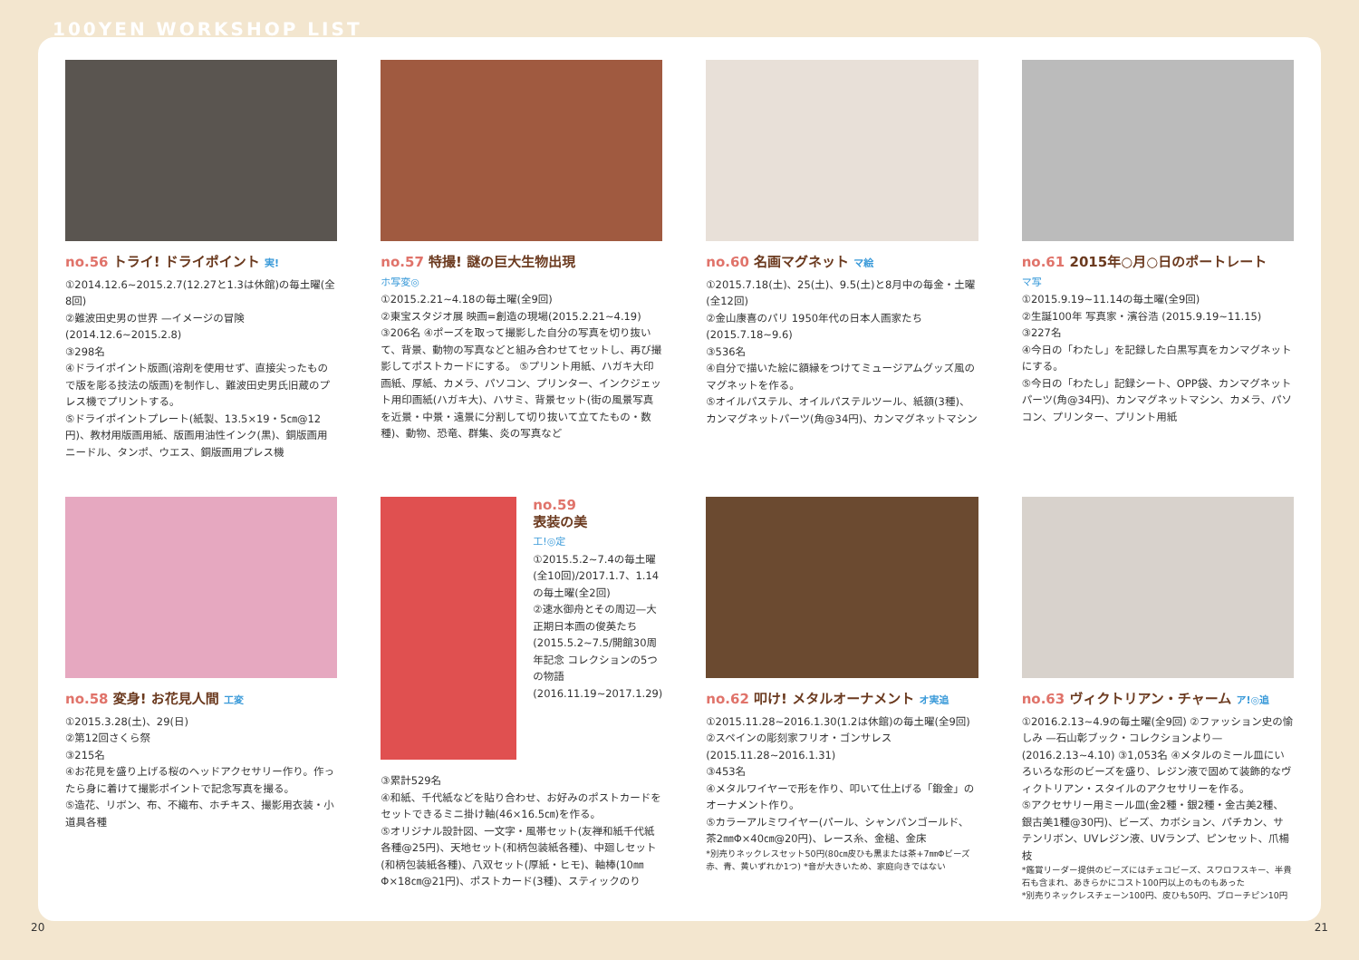100YEN WORKSHOP LIST
no.56 トライ! ドライポイント 実!
①2014.12.6~2015.2.7(12.27と1.3は休館)の毎土曜(全8回)
②難波田史男の世界 —イメージの冒険(2014.12.6~2015.2.8)
③298名
④ドライポイント版画(溶剤を使用せず、直接尖ったもので版を彫る技法の版画)を制作し、難波田史男氏旧蔵のプレス機でプリントする。
⑤ドライポイントプレート(紙製、13.5×19・5㎝@12円)、教材用版画用紙、版画用油性インク(黒)、銅版画用ニードル、タンポ、ウエス、銅版画用プレス機
no.57 特撮! 謎の巨大生物出現
ホ写変◎
①2015.2.21~4.18の毎土曜(全9回)
②東宝スタジオ展 映画=創造の現場(2015.2.21~4.19)
③206名 ④ポーズを取って撮影した自分の写真を切り抜いて、背景、動物の写真などと組み合わせてセットし、再び撮影してポストカードにする。 ⑤プリント用紙、ハガキ大印画紙、厚紙、カメラ、パソコン、プリンター、インクジェット用印画紙(ハガキ大)、ハサミ、背景セット(街の風景写真を近景・中景・遠景に分割して切り抜いて立てたもの・数種)、動物、恐竜、群集、炎の写真など
no.60 名画マグネット マ絵
①2015.7.18(土)、25(土)、9.5(土)と8月中の毎金・土曜(全12回)
②金山康喜のパリ 1950年代の日本人画家たち(2015.7.18~9.6)
③536名
④自分で描いた絵に額縁をつけてミュージアムグッズ風のマグネットを作る。
⑤オイルパステル、オイルパステルツール、紙額(3種)、カンマグネットパーツ(角@34円)、カンマグネットマシン
no.61 2015年○月○日のポートレート
マ写
①2015.9.19~11.14の毎土曜(全9回)
②生誕100年 写真家・濱谷浩 (2015.9.19~11.15)
③227名
④今日の「わたし」を記録した白黒写真をカンマグネットにする。
⑤今日の「わたし」記録シート、OPP袋、カンマグネットパーツ(角@34円)、カンマグネットマシン、カメラ、パソコン、プリンター、プリント用紙
no.58 変身! お花見人間 工変
①2015.3.28(土)、29(日)
②第12回さくら祭
③215名
④お花見を盛り上げる桜のヘッドアクセサリー作り。作ったら身に着けて撮影ポイントで記念写真を撮る。
⑤造花、リボン、布、不織布、ホチキス、撮影用衣装・小道具各種
no.59
表装の美
工!◎定
①2015.5.2~7.4の毎土曜(全10回)/2017.1.7、1.14の毎土曜(全2回)
②速水御舟とその周辺—大正期日本画の俊英たち(2015.5.2~7.5/開館30周年記念 コレクションの5つの物語(2016.11.19~2017.1.29)
③累計529名
④和紙、千代紙などを貼り合わせ、お好みのポストカードをセットできるミニ掛け軸(46×16.5㎝)を作る。
⑤オリジナル設計図、一文字・風帯セット(友禅和紙千代紙各種@25円)、天地セット(和柄包装紙各種)、中廻しセット(和柄包装紙各種)、八双セット(厚紙・ヒモ)、軸棒(10㎜Φ×18㎝@21円)、ポストカード(3種)、スティックのり
no.62 叩け! メタルオーナメント オ実追
①2015.11.28~2016.1.30(1.2は休館)の毎土曜(全9回)
②スペインの彫刻家フリオ・ゴンサレス(2015.11.28~2016.1.31)
③453名
④メタルワイヤーで形を作り、叩いて仕上げる「鍛金」のオーナメント作り。
⑤カラーアルミワイヤー(パール、シャンパンゴールド、茶2㎜Φ×40㎝@20円)、レース糸、金槌、金床
*別売りネックレスセット50円(80㎝皮ひも黒または茶+7㎜Φビーズ赤、青、黄いずれか1つ) *音が大きいため、家庭向きではない
no.63 ヴィクトリアン・チャーム ア!◎追
①2016.2.13~4.9の毎土曜(全9回) ②ファッション史の愉しみ —石山彰ブック・コレクションより—(2016.2.13~4.10) ③1,053名 ④メタルのミール皿にいろいろな形のビーズを盛り、レジン液で固めて装飾的なヴィクトリアン・スタイルのアクセサリーを作る。
⑤アクセサリー用ミール皿(金2種・銀2種・金古美2種、銀古美1種@30円)、ビーズ、カボション、パチカン、サテンリボン、UVレジン液、UVランプ、ピンセット、爪楊枝
*鑑賞リーダー提供のビーズにはチェコビーズ、スワロフスキー、半貴石も含まれ、あきらかにコスト100円以上のものもあった
*別売りネックレスチェーン100円、皮ひも50円、ブローチピン10円
20 21